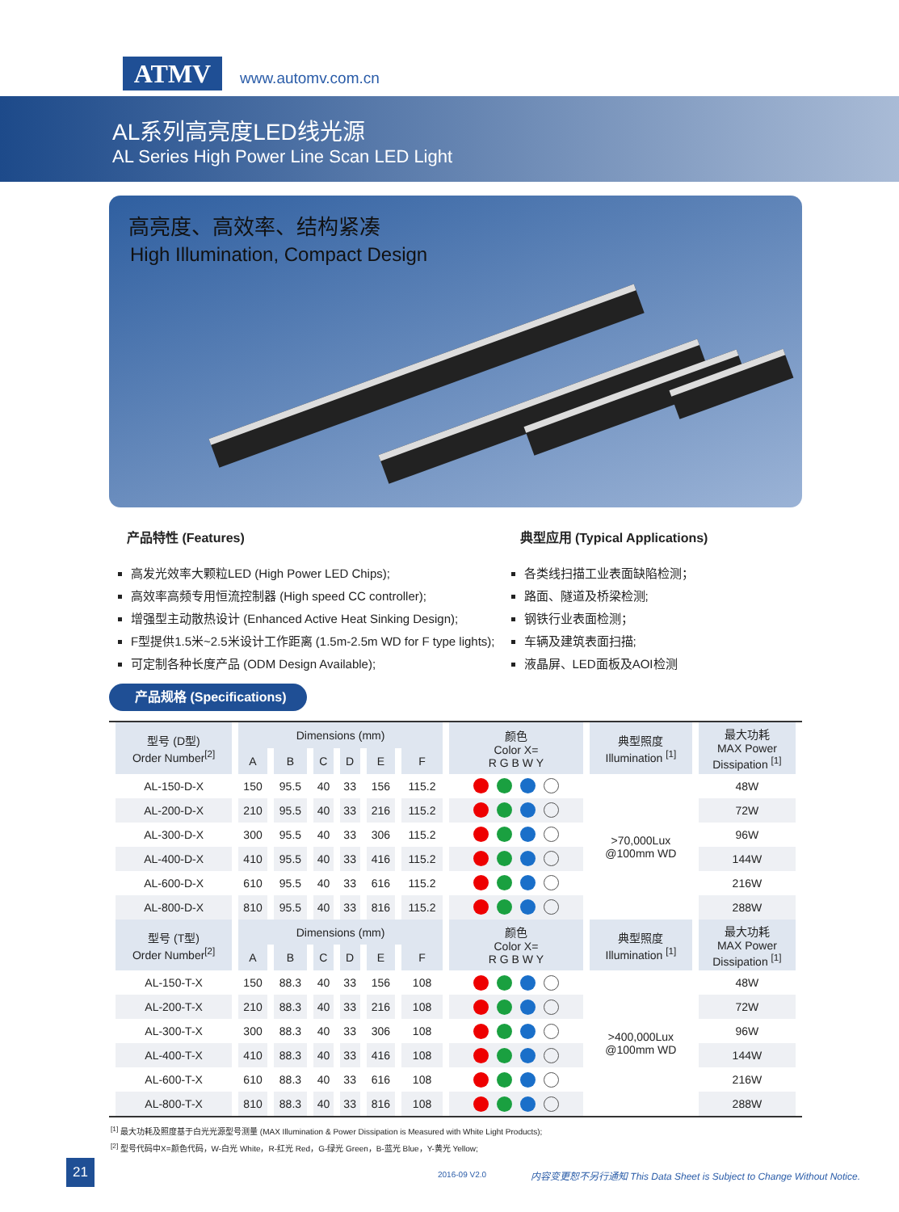ATMV www.automv.com.cn
AL系列高亮度LED线光源
AL Series High Power Line Scan LED Light
高亮度、高效率、结构紧凑
High Illumination, Compact Design
产品特性 (Features)
高发光效率大颗粒LED (High Power LED Chips);
高效率高频专用恒流控制器 (High speed CC controller);
增强型主动散热设计 (Enhanced Active Heat Sinking Design);
F型提供1.5米~2.5米设计工作距离 (1.5m-2.5m WD for F type lights);
可定制各种长度产品 (ODM Design Available);
典型应用 (Typical Applications)
各类线扫描工业表面缺陷检测；
路面、隧道及桥梁检测;
钢铁行业表面检测；
车辆及建筑表面扫描;
液晶屏、LED面板及AOI检测
产品规格 (Specifications)
| 型号 (D型) Order Number<sup>[2]</sup> | Dimensions (mm) | | | | | | 颜色 Color X= R G B W Y | 典型照度 Illumination <sup>[1]</sup> | 最大功耗 MAX Power Dissipation <sup>[1]</sup> |
| --- | --- | --- | --- | --- | --- | --- | --- | --- | --- |
| | A | B | C | D | E | F | | | |
| AL-150-D-X | 150 | 95.5 | 40 | 33 | 156 | 115.2 | | >70,000Lux @100mm WD | 48W |
| AL-200-D-X | 210 | 95.5 | 40 | 33 | 216 | 115.2 | | | 72W |
| AL-300-D-X | 300 | 95.5 | 40 | 33 | 306 | 115.2 | | | 96W |
| AL-400-D-X | 410 | 95.5 | 40 | 33 | 416 | 115.2 | | | 144W |
| AL-600-D-X | 610 | 95.5 | 40 | 33 | 616 | 115.2 | | | 216W |
| AL-800-D-X | 810 | 95.5 | 40 | 33 | 816 | 115.2 | | | 288W |
| 型号 (T型) Order Number<sup>[2]</sup> | Dimensions (mm) | | | | | | 颜色 Color X= R G B W Y | 典型照度 Illumination <sup>[1]</sup> | 最大功耗 MAX Power Dissipation <sup>[1]</sup> |
| | A | B | C | D | E | F | | | |
| AL-150-T-X | 150 | 88.3 | 40 | 33 | 156 | 108 | | >400,000Lux @100mm WD | 48W |
| AL-200-T-X | 210 | 88.3 | 40 | 33 | 216 | 108 | | | 72W |
| AL-300-T-X | 300 | 88.3 | 40 | 33 | 306 | 108 | | | 96W |
| AL-400-T-X | 410 | 88.3 | 40 | 33 | 416 | 108 | | | 144W |
| AL-600-T-X | 610 | 88.3 | 40 | 33 | 616 | 108 | | | 216W |
| AL-800-T-X | 810 | 88.3 | 40 | 33 | 816 | 108 | | | 288W |
<sup>[1]</sup> 最大功耗及照度基于白光光源型号测量 (MAX Illumination & Power Dissipation is Measured with White Light Products);
<sup>[2]</sup> 型号代码中X=颜色代码，W-白光 White，R-红光 Red，G-绿光 Green，B-蓝光 Blue，Y-黄光 Yellow;
21
2016-09 V2.0
内容变更恕不另行通知 This Data Sheet is Subject to Change Without Notice.